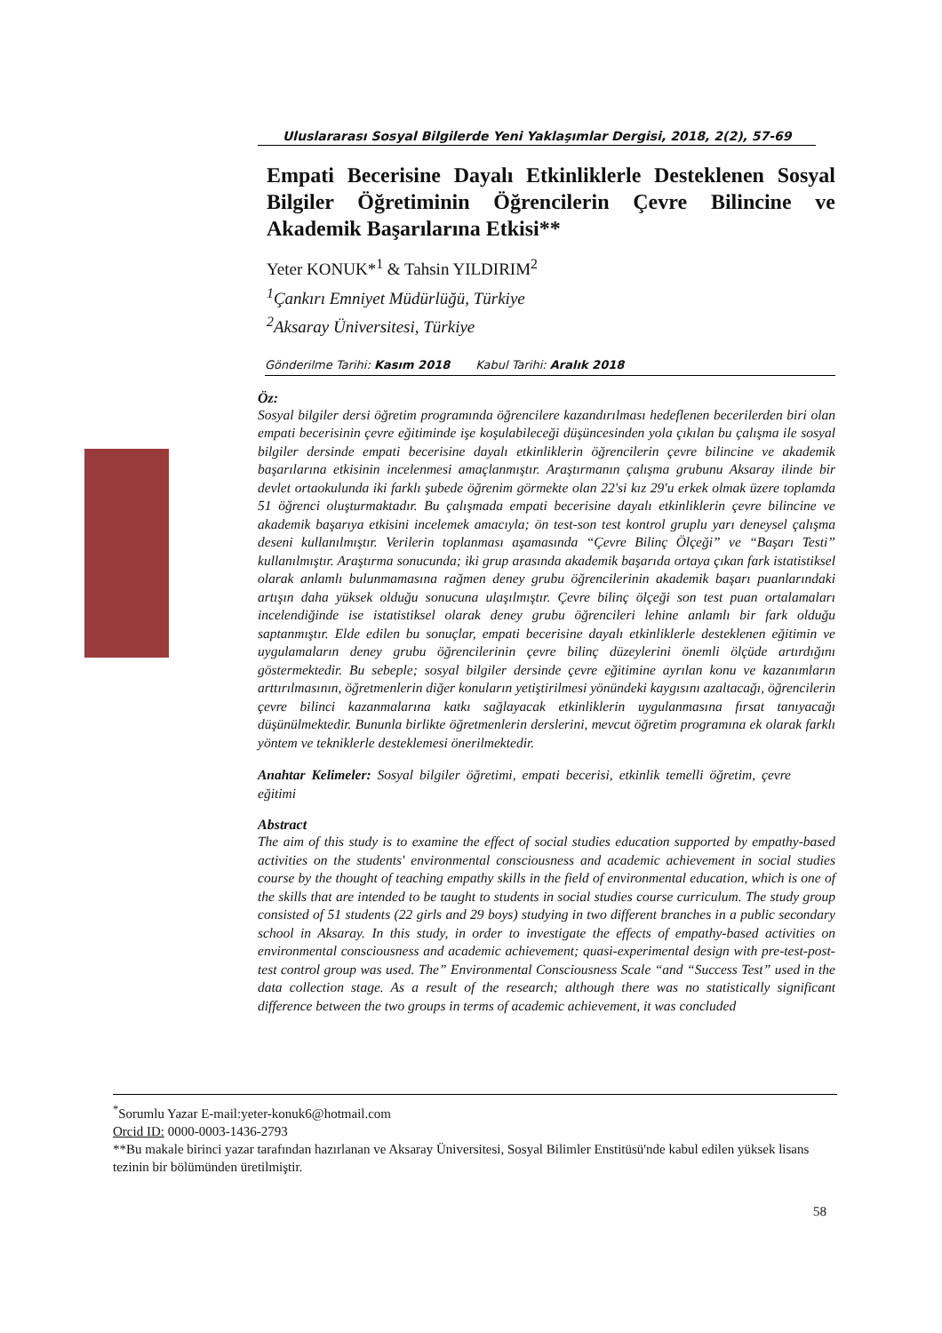Uluslararası Sosyal Bilgilerde Yeni Yaklaşımlar Dergisi, 2018, 2(2), 57-69
Empati Becerisine Dayalı Etkinliklerle Desteklenen Sosyal Bilgiler Öğretiminin Öğrencilerin Çevre Bilincine ve Akademik Başarılarına Etkisi**
Yeter KONUK*<sup>1</sup> & Tahsin YILDIRIM<sup>2</sup>
<sup>1</sup> Çankırı Emniyet Müdürlüğü, Türkiye
<sup>2</sup> Aksaray Üniversitesi, Türkiye
Gönderilme Tarihi: Kasım 2018 Kabul Tarihi: Aralık 2018
Öz:
Sosyal bilgiler dersi öğretim programında öğrencilere kazandırılması hedeflenen becerilerden biri olan empati becerisinin çevre eğitiminde işe koşulabileceği düşüncesinden yola çıkılan bu çalışma ile sosyal bilgiler dersinde empati becerisine dayalı etkinliklerin öğrencilerin çevre bilincine ve akademik başarılarına etkisinin incelenmesi amaçlanmıştır. Araştırmanın çalışma grubunu Aksaray ilinde bir devlet ortaokulunda iki farklı şubede öğrenim görmekte olan 22'si kız 29'u erkek olmak üzere toplamda 51 öğrenci oluşturmaktadır. Bu çalışmada empati becerisine dayalı etkinliklerin çevre bilincine ve akademik başarıya etkisini incelemek amacıyla; ön test-son test kontrol gruplu yarı deneysel çalışma deseni kullanılmıştır. Verilerin toplanması aşamasında “Çevre Bilinç Ölçeği” ve “Başarı Testi” kullanılmıştır. Araştırma sonucunda; iki grup arasında akademik başarıda ortaya çıkan fark istatistiksel olarak anlamlı bulunmamasına rağmen deney grubu öğrencilerinin akademik başarı puanlarındaki artışın daha yüksek olduğu sonucuna ulaşılmıştır. Çevre bilinç ölçeği son test puan ortalamaları incelendiğinde ise istatistiksel olarak deney grubu öğrencileri lehine anlamlı bir fark olduğu saptanmıştır. Elde edilen bu sonuçlar, empati becerisine dayalı etkinliklerle desteklenen eğitimin ve uygulamaların deney grubu öğrencilerinin çevre bilinç düzeylerini önemli ölçüde artırdığını göstermektedir. Bu sebeple; sosyal bilgiler dersinde çevre eğitimine ayrılan konu ve kazanımların arttırılmasının, öğretmenlerin diğer konuların yetiştirilmesi yönündeki kaygısını azaltacağı, öğrencilerin çevre bilinci kazanmalarına katkı sağlayacak etkinliklerin uygulanmasına fırsat tanıyacağı düşünülmektedir. Bununla birlikte öğretmenlerin derslerini, mevcut öğretim programına ek olarak farklı yöntem ve tekniklerle desteklemesi önerilmektedir.
Anahtar Kelimeler: Sosyal bilgiler öğretimi, empati becerisi, etkinlik temelli öğretim, çevre eğitimi
Abstract
The aim of this study is to examine the effect of social studies education supported by empathy-based activities on the students' environmental consciousness and academic achievement in social studies course by the thought of teaching empathy skills in the field of environmental education, which is one of the skills that are intended to be taught to students in social studies course curriculum. The study group consisted of 51 students (22 girls and 29 boys) studying in two different branches in a public secondary school in Aksaray. In this study, in order to investigate the effects of empathy-based activities on environmental consciousness and academic achievement; quasi-experimental design with pre-test-post-test control group was used. The” Environmental Consciousness Scale “and “Success Test” used in the data collection stage. As a result of the research; although there was no statistically significant difference between the two groups in terms of academic achievement, it was concluded
<sup>*</sup> Sorumlu Yazar E-mail:yeter-konuk6@hotmail.com
Orcid ID: 0000-0003-1436-2793
**Bu makale birinci yazar tarafından hazırlanan ve Aksaray Üniversitesi, Sosyal Bilimler Enstitüsü'nde kabul edilen yüksek lisans tezinin bir bölümünden üretilmiştir.
58